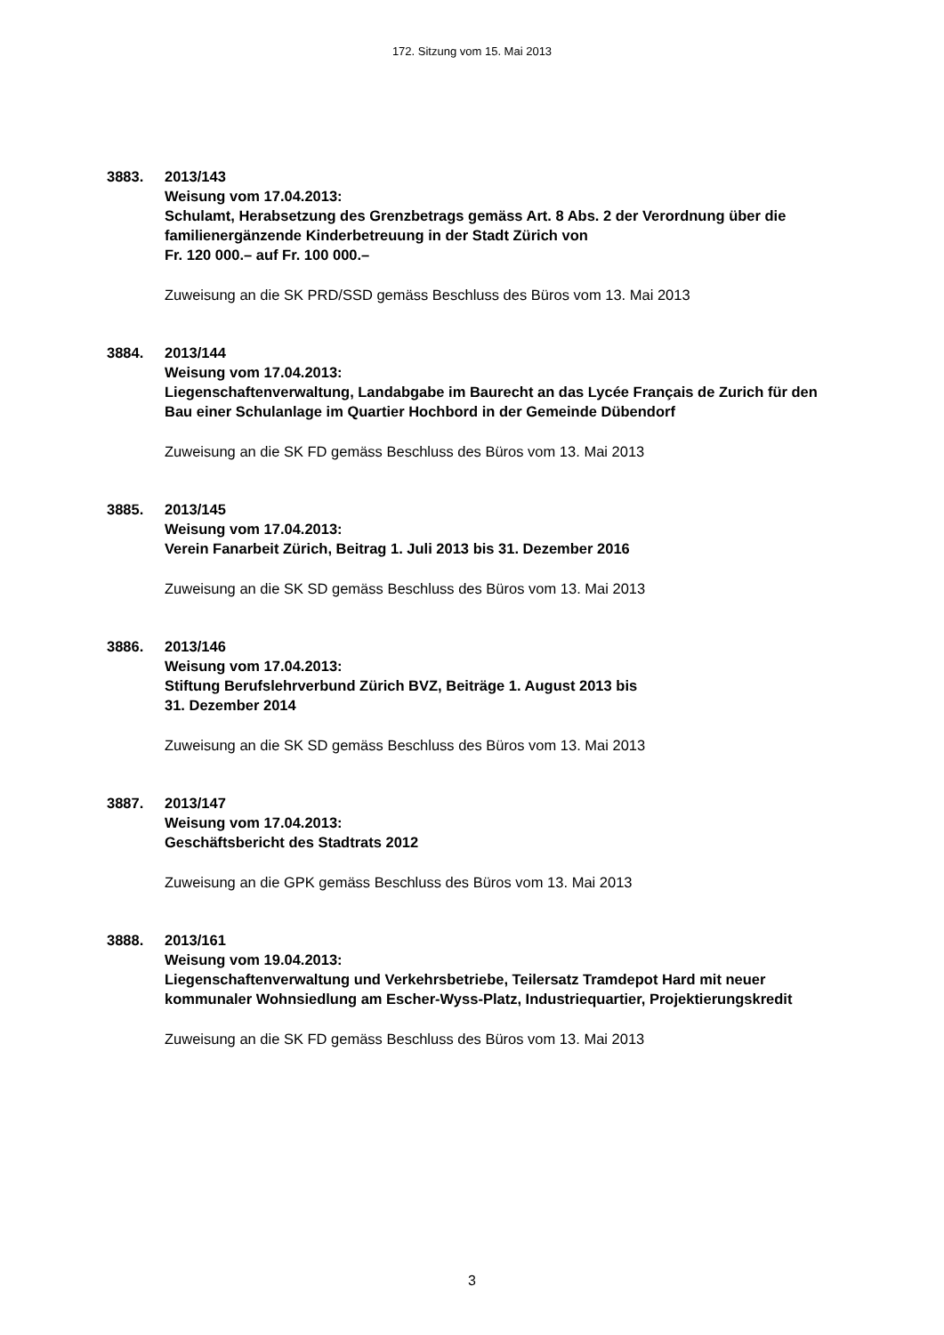172. Sitzung vom 15. Mai 2013
3883. 2013/143
Weisung vom 17.04.2013:
Schulamt, Herabsetzung des Grenzbetrags gemäss Art. 8 Abs. 2 der Verordnung über die familienergänzende Kinderbetreuung in der Stadt Zürich von
Fr. 120 000.– auf Fr. 100 000.–
Zuweisung an die SK PRD/SSD gemäss Beschluss des Büros vom 13. Mai 2013
3884. 2013/144
Weisung vom 17.04.2013:
Liegenschaftenverwaltung, Landabgabe im Baurecht an das Lycée Français de Zurich für den Bau einer Schulanlage im Quartier Hochbord in der Gemeinde Dübendorf
Zuweisung an die SK FD gemäss Beschluss des Büros vom 13. Mai 2013
3885. 2013/145
Weisung vom 17.04.2013:
Verein Fanarbeit Zürich, Beitrag 1. Juli 2013 bis 31. Dezember 2016
Zuweisung an die SK SD gemäss Beschluss des Büros vom 13. Mai 2013
3886. 2013/146
Weisung vom 17.04.2013:
Stiftung Berufslehrverbund Zürich BVZ, Beiträge 1. August 2013 bis
31. Dezember 2014
Zuweisung an die SK SD gemäss Beschluss des Büros vom 13. Mai 2013
3887. 2013/147
Weisung vom 17.04.2013:
Geschäftsbericht des Stadtrats 2012
Zuweisung an die GPK gemäss Beschluss des Büros vom 13. Mai 2013
3888. 2013/161
Weisung vom 19.04.2013:
Liegenschaftenverwaltung und Verkehrsbetriebe, Teilersatz Tramdepot Hard mit neuer kommunaler Wohnsiedlung am Escher-Wyss-Platz, Industriequartier, Projektierungskredit
Zuweisung an die SK FD gemäss Beschluss des Büros vom 13. Mai 2013
3